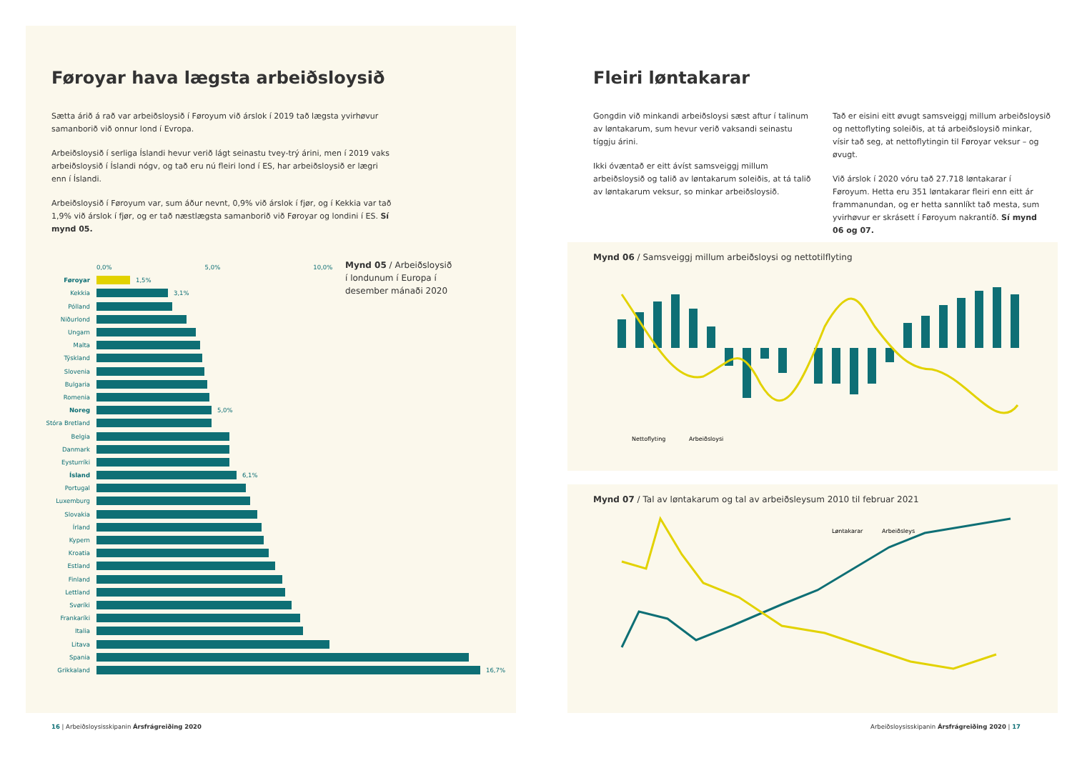Føroyar hava lægsta arbeiðsloysið
Sætta árið á rað var arbeiðsloysið í Føroyum við árslok í 2019 tað lægsta yvirhøvur samanborið við onnur lond í Evropa.
Arbeiðsloysið í serliga Íslandi hevur verið lágt seinastu tvey-trý árini, men í 2019 vaks arbeiðsloysið í Íslandi nógv, og tað eru nú fleiri lond í ES, har arbeiðsloysið er lægri enn í Íslandi.
Arbeiðsloysið í Føroyum var, sum áður nevnt, 0,9% við árslok í fjør, og í Kekkia var tað 1,9% við árslok í fjør, og er tað næstlægsta samanborið við Føroyar og londini í ES. Sí mynd 05.
0,0% 5,0% 10,0%
Føroyar 1,5%
Kekkia 3,1%
Pólland
Niðurlond
Ungarn
Malta
Týskland
Slovenia
Bulgaria
Romenia
Noreg 5,0%
Stóra Bretland
Belgia
Danmark
Eysturríki
Ísland 6,1%
Portugal
Luxemburg
Slovakia
Írland
Kypern
Kroatia
Estland
Finland
Lettland
Svøríki
Frankaríki
Italia
Litava
Spania
Grikkaland 16,7%
Mynd 05 / Arbeiðsloysið
í londunum í Europa í
desember mánaði 2020
Fleiri løntakarar
Gongdin við minkandi arbeiðsloysi sæst aftur í talinum av løntakarum, sum hevur verið vaksandi seinastu tíggju árini.
Ikki óvæntað er eitt ávíst samsveiggj millum arbeiðsloysið og talið av løntakarum soleiðis, at tá talið av løntakarum veksur, so minkar arbeiðsloysið.
Tað er eisini eitt øvugt samsveiggj millum arbeiðsloysið og nettoflyting soleiðis, at tá arbeiðsloysið minkar, vísir tað seg, at nettoflytingin til Føroyar veksur – og øvugt.
Við árslok í 2020 vóru tað 27.718 løntakarar í Føroyum. Hetta eru 351 løntakarar fleiri enn eitt ár frammanundan, og er hetta sannlíkt tað mesta, sum yvirhøvur er skrásett í Føroyum nakrantíð. Sí mynd 06 og 07.
Mynd 06 / Samsveiggj millum arbeiðsloysi og nettotilflyting
Nettoflyting
Arbeiðsloysi
Mynd 07 / Tal av løntakarum og tal av arbeiðsleysum 2010 til februar 2021
Løntakarar
Arbeiðsleys
16 | Arbeiðsloysisskipanin Ársfrágreiðing 2020
Arbeiðsloysisskipanin Ársfrágreiðing 2020 | 17